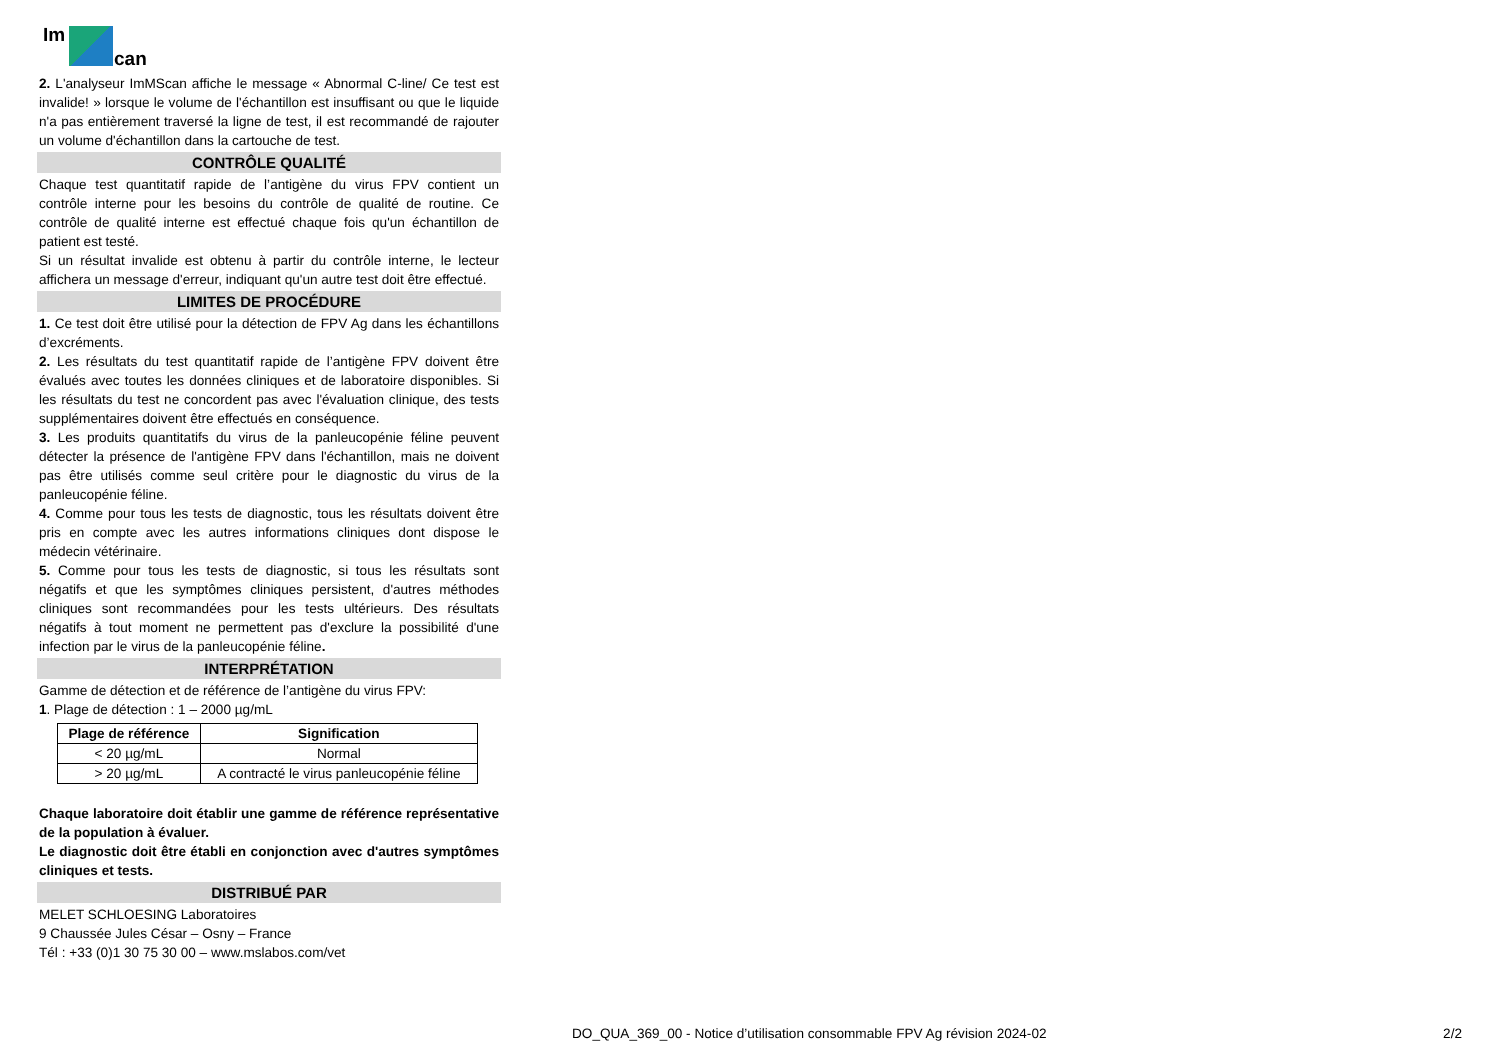Im
can
2. L'analyseur ImMScan affiche le message « Abnormal C-line/ Ce test est invalide! » lorsque le volume de l'échantillon est insuffisant ou que le liquide n'a pas entièrement traversé la ligne de test, il est recommandé de rajouter un volume d'échantillon dans la cartouche de test.
CONTRÔLE QUALITÉ
Chaque test quantitatif rapide de l’antigène du virus FPV contient un contrôle interne pour les besoins du contrôle de qualité de routine. Ce contrôle de qualité interne est effectué chaque fois qu'un échantillon de patient est testé.
Si un résultat invalide est obtenu à partir du contrôle interne, le lecteur affichera un message d'erreur, indiquant qu'un autre test doit être effectué.
LIMITES DE PROCÉDURE
1. Ce test doit être utilisé pour la détection de FPV Ag dans les échantillons d’excréments.
2. Les résultats du test quantitatif rapide de l’antigène FPV doivent être évalués avec toutes les données cliniques et de laboratoire disponibles. Si les résultats du test ne concordent pas avec l'évaluation clinique, des tests supplémentaires doivent être effectués en conséquence.
3. Les produits quantitatifs du virus de la panleucopénie féline peuvent détecter la présence de l'antigène FPV dans l'échantillon, mais ne doivent pas être utilisés comme seul critère pour le diagnostic du virus de la panleucopénie féline.
4. Comme pour tous les tests de diagnostic, tous les résultats doivent être pris en compte avec les autres informations cliniques dont dispose le médecin vétérinaire.
5. Comme pour tous les tests de diagnostic, si tous les résultats sont négatifs et que les symptômes cliniques persistent, d'autres méthodes cliniques sont recommandées pour les tests ultérieurs. Des résultats négatifs à tout moment ne permettent pas d'exclure la possibilité d'une infection par le virus de la panleucopénie féline.
INTERPRÉTATION
Gamme de détection et de référence de l’antigène du virus FPV:
1. Plage de détection : 1 – 2000 µg/mL
| Plage de référence | Signification |
| --- | --- |
| < 20 µg/mL | Normal |
| > 20 µg/mL | A contracté le virus panleucopénie féline |
Chaque laboratoire doit établir une gamme de référence représentative de la population à évaluer.
Le diagnostic doit être établi en conjonction avec d'autres symptômes cliniques et tests.
DISTRIBUÉ PAR
MELET SCHLOESING Laboratoires
9 Chaussée Jules César – Osny – France
Tél : +33 (0)1 30 75 30 00 – www.mslabos.com/vet
DO_QUA_369_00 - Notice d’utilisation consommable FPV Ag révision 2024-02 2/2